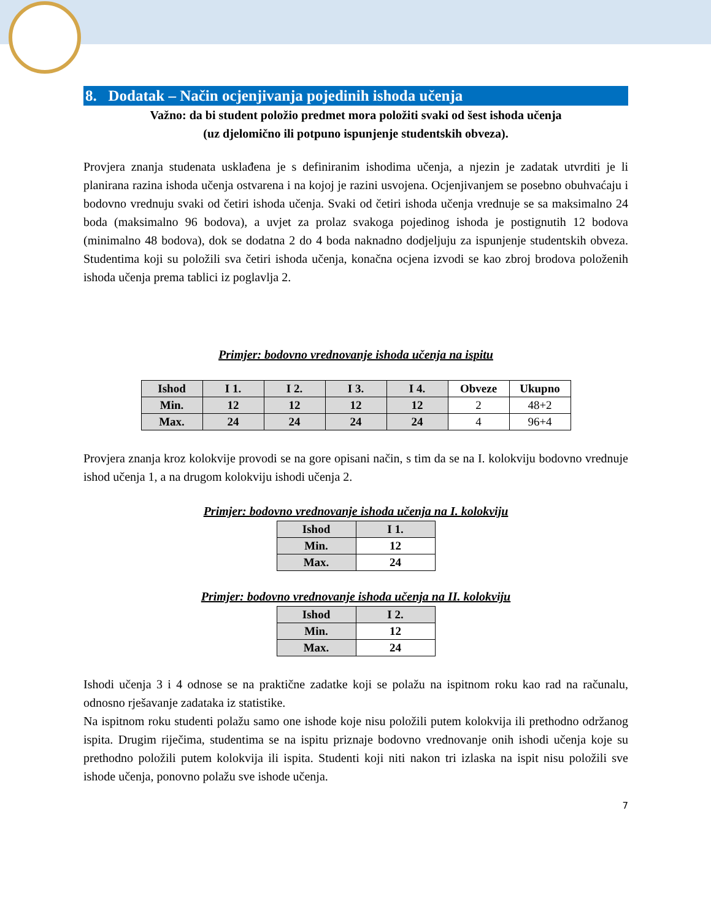8. Dodatak – Način ocjenjivanja pojedinih ishoda učenja
Važno: da bi student položio predmet mora položiti svaki od šest ishoda učenja
(uz djelomično ili potpuno ispunjenje studentskih obveza).
Provjera znanja studenata usklađena je s definiranim ishodima učenja, a njezin je zadatak utvrditi je li planirana razina ishoda učenja ostvarena i na kojoj je razini usvojena. Ocjenjivanjem se posebno obuhvaćaju i bodovno vrednuju svaki od četiri ishoda učenja. Svaki od četiri ishoda učenja vrednuje se sa maksimalno 24 boda (maksimalno 96 bodova), a uvjet za prolaz svakoga pojedinog ishoda je postignutih 12 bodova (minimalno 48 bodova), dok se dodatna 2 do 4 boda naknadno dodjeljuju za ispunjenje studentskih obveza. Studentima koji su položili sva četiri ishoda učenja, konačna ocjena izvodi se kao zbroj brodova položenih ishoda učenja prema tablici iz poglavlja 2.
Primjer: bodovno vrednovanje ishoda učenja na ispitu
| Ishod | I 1. | I 2. | I 3. | I 4. | Obveze | Ukupno |
| --- | --- | --- | --- | --- | --- | --- |
| Min. | 12 | 12 | 12 | 12 | 2 | 48+2 |
| Max. | 24 | 24 | 24 | 24 | 4 | 96+4 |
Provjera znanja kroz kolokvije provodi se na gore opisani način, s tim da se na I. kolokviju bodovno vrednuje ishod učenja 1, a na drugom kolokviju ishodi učenja 2.
Primjer: bodovno vrednovanje ishoda učenja na I. kolokviju
| Ishod | I 1. |
| --- | --- |
| Min. | 12 |
| Max. | 24 |
Primjer: bodovno vrednovanje ishoda učenja na II. kolokviju
| Ishod | I 2. |
| --- | --- |
| Min. | 12 |
| Max. | 24 |
Ishodi učenja 3 i 4 odnose se na praktične zadatke koji se polažu na ispitnom roku kao rad na računalu, odnosno rješavanje zadataka iz statistike.
Na ispitnom roku studenti polažu samo one ishode koje nisu položili putem kolokvija ili prethodno održanog ispita. Drugim riječima, studentima se na ispitu priznaje bodovno vrednovanje onih ishodi učenja koje su prethodno položili putem kolokvija ili ispita. Studenti koji niti nakon tri izlaska na ispit nisu položili sve ishode učenja, ponovno polažu sve ishode učenja.
7